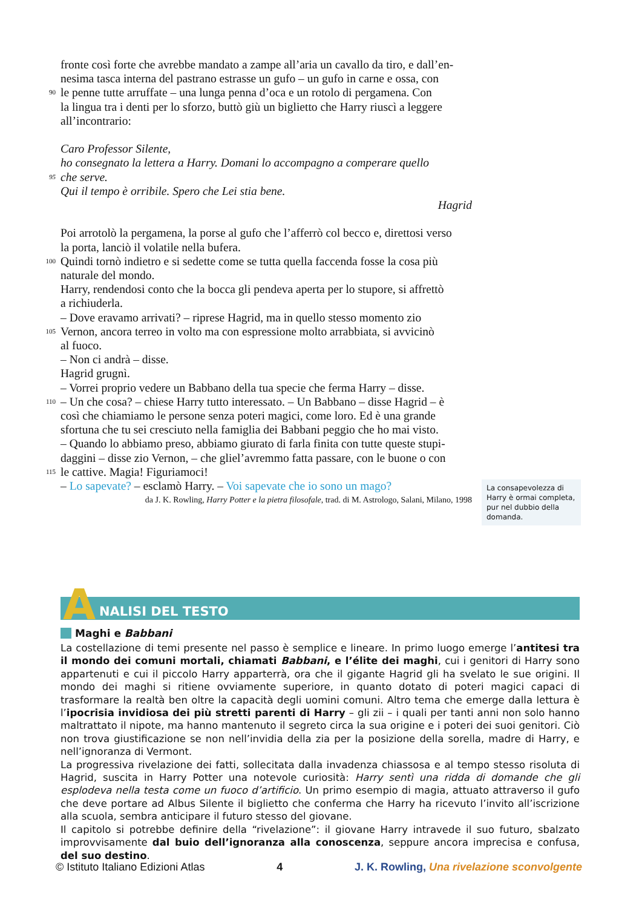fronte così forte che avrebbe mandato a zampe all’aria un cavallo da tiro, e dall’en-
nesima tasca interna del pastrano estrasse un gufo – un gufo in carne e ossa, con
90
le penne tutte arruffate – una lunga penna d’oca e un rotolo di pergamena. Con
la lingua tra i denti per lo sforzo, buttò giù un biglietto che Harry riuscì a leggere
all’incontrario:
Caro Professor Silente,
ho consegnato la lettera a Harry. Domani lo accompagno a comperare quello
95
che serve.
Qui il tempo è orribile. Spero che Lei stia bene.
Hagrid
Poi arrotolò la pergamena, la porse al gufo che l’afferrò col becco e, direttosi verso
la porta, lanciò il volatile nella bufera.
100
Quindi tornò indietro e si sedette come se tutta quella faccenda fosse la cosa più
naturale del mondo.
Harry, rendendosi conto che la bocca gli pendeva aperta per lo stupore, si affrettò
a richiuderla.
– Dove eravamo arrivati? – riprese Hagrid, ma in quello stesso momento zio
105
Vernon, ancora terreo in volto ma con espressione molto arrabbiata, si avvicinò
al fuoco.
– Non ci andrà – disse.
Hagrid grugnì.
– Vorrei proprio vedere un Babbano della tua specie che ferma Harry – disse.
110
– Un che cosa? – chiese Harry tutto interessato. – Un Babbano – disse Hagrid – è
così che chiamiamo le persone senza poteri magici, come loro. Ed è una grande
sfortuna che tu sei cresciuto nella famiglia dei Babbani peggio che ho mai visto.
– Quando lo abbiamo preso, abbiamo giurato di farla finita con tutte queste stupi-
daggini – disse zio Vernon, – che gliel’avremmo fatta passare, con le buone o con
115
le cattive. Magia! Figuriamoci!
– Lo sapevate? – esclamò Harry. – Voi sapevate che io sono un mago?
da J. K. Rowling, Harry Potter e la pietra filosofale, trad. di M. Astrologo, Salani, Milano, 1998
La consapevolezza di Harry è ormai completa, pur nel dubbio della domanda.
A NALISI DEL TESTO
Maghi e Babbani
La costellazione di temi presente nel passo è semplice e lineare. In primo luogo emerge l’antitesi tra il mondo dei comuni mortali, chiamati Babbani, e l’élite dei maghi, cui i genitori di Harry sono appartenuti e cui il piccolo Harry apparterrà, ora che il gigante Hagrid gli ha svelato le sue origini. Il mondo dei maghi si ritiene ovviamente superiore, in quanto dotato di poteri magici capaci di trasformare la realtà ben oltre la capacità degli uomini comuni. Altro tema che emerge dalla lettura è l’ipocrisia invidiosa dei più stretti parenti di Harry – gli zii – i quali per tanti anni non solo hanno maltrattato il nipote, ma hanno mantenuto il segreto circa la sua origine e i poteri dei suoi genitori. Ciò non trova giustificazione se non nell’invidia della zia per la posizione della sorella, madre di Harry, e nell’ignoranza di Vermont.
La progressiva rivelazione dei fatti, sollecitata dalla invadenza chiassosa e al tempo stesso risoluta di Hagrid, suscita in Harry Potter una notevole curiosità: Harry sentì una ridda di domande che gli esplodeva nella testa come un fuoco d’artificio. Un primo esempio di magia, attuato attraverso il gufo che deve portare ad Albus Silente il biglietto che conferma che Harry ha ricevuto l’invito all’iscrizione alla scuola, sembra anticipare il futuro stesso del giovane.
Il capitolo si potrebbe definire della “rivelazione”: il giovane Harry intravede il suo futuro, sbalzato improvvisamente dal buio dell’ignoranza alla conoscenza, seppure ancora imprecisa e confusa, del suo destino.
© Istituto Italiano Edizioni Atlas 4 J. K. Rowling, Una rivelazione sconvolgente